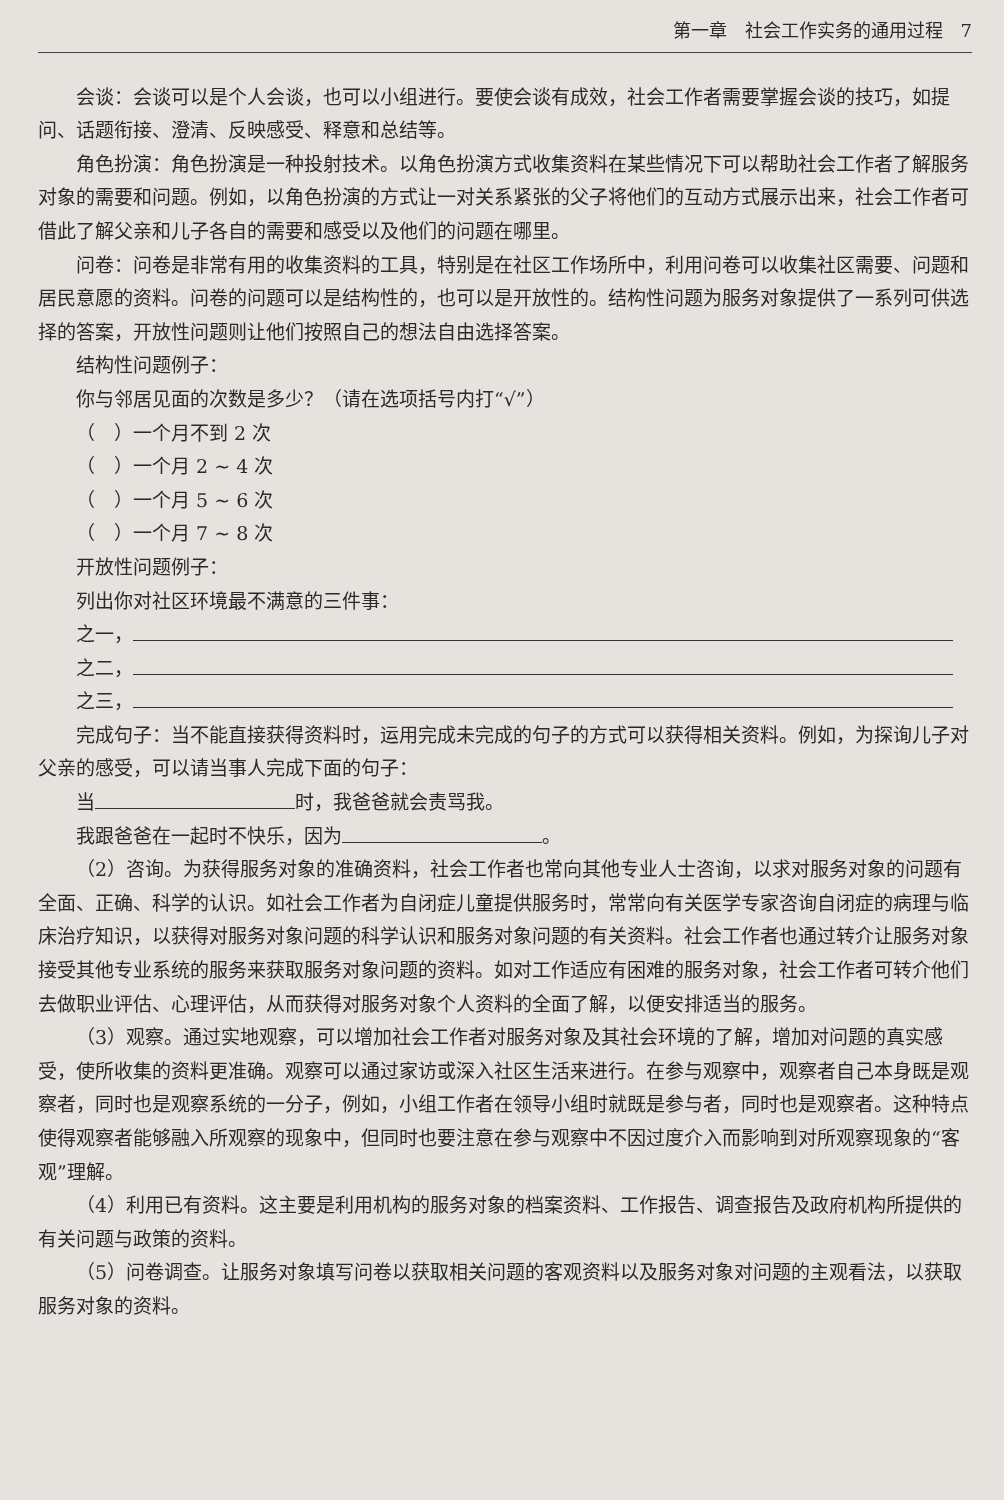第一章　社会工作实务的通用过程　7
会谈：会谈可以是个人会谈，也可以小组进行。要使会谈有成效，社会工作者需要掌握会谈的技巧，如提问、话题衔接、澄清、反映感受、释意和总结等。
角色扮演：角色扮演是一种投射技术。以角色扮演方式收集资料在某些情况下可以帮助社会工作者了解服务对象的需要和问题。例如，以角色扮演的方式让一对关系紧张的父子将他们的互动方式展示出来，社会工作者可借此了解父亲和儿子各自的需要和感受以及他们的问题在哪里。
问卷：问卷是非常有用的收集资料的工具，特别是在社区工作场所中，利用问卷可以收集社区需要、问题和居民意愿的资料。问卷的问题可以是结构性的，也可以是开放性的。结构性问题为服务对象提供了一系列可供选择的答案，开放性问题则让他们按照自己的想法自由选择答案。
结构性问题例子：
你与邻居见面的次数是多少？（请在选项括号内打“√”）
（　）一个月不到 2 次
（　）一个月 2 ~ 4 次
（　）一个月 5 ~ 6 次
（　）一个月 7 ~ 8 次
开放性问题例子：
列出你对社区环境最不满意的三件事：
之一，
之二，
之三，
完成句子：当不能直接获得资料时，运用完成未完成的句子的方式可以获得相关资料。例如，为探询儿子对父亲的感受，可以请当事人完成下面的句子：
当 时，我爸爸就会责骂我。
我跟爸爸在一起时不快乐，因为 。
（2）咨询。为获得服务对象的准确资料，社会工作者也常向其他专业人士咨询，以求对服务对象的问题有全面、正确、科学的认识。如社会工作者为自闭症儿童提供服务时，常常向有关医学专家咨询自闭症的病理与临床治疗知识，以获得对服务对象问题的科学认识和服务对象问题的有关资料。社会工作者也通过转介让服务对象接受其他专业系统的服务来获取服务对象问题的资料。如对工作适应有困难的服务对象，社会工作者可转介他们去做职业评估、心理评估，从而获得对服务对象个人资料的全面了解，以便安排适当的服务。
（3）观察。通过实地观察，可以增加社会工作者对服务对象及其社会环境的了解，增加对问题的真实感受，使所收集的资料更准确。观察可以通过家访或深入社区生活来进行。在参与观察中，观察者自己本身既是观察者，同时也是观察系统的一分子，例如，小组工作者在领导小组时就既是参与者，同时也是观察者。这种特点使得观察者能够融入所观察的现象中，但同时也要注意在参与观察中不因过度介入而影响到对所观察现象的“客观”理解。
（4）利用已有资料。这主要是利用机构的服务对象的档案资料、工作报告、调查报告及政府机构所提供的有关问题与政策的资料。
（5）问卷调查。让服务对象填写问卷以获取相关问题的客观资料以及服务对象对问题的主观看法，以获取服务对象的资料。